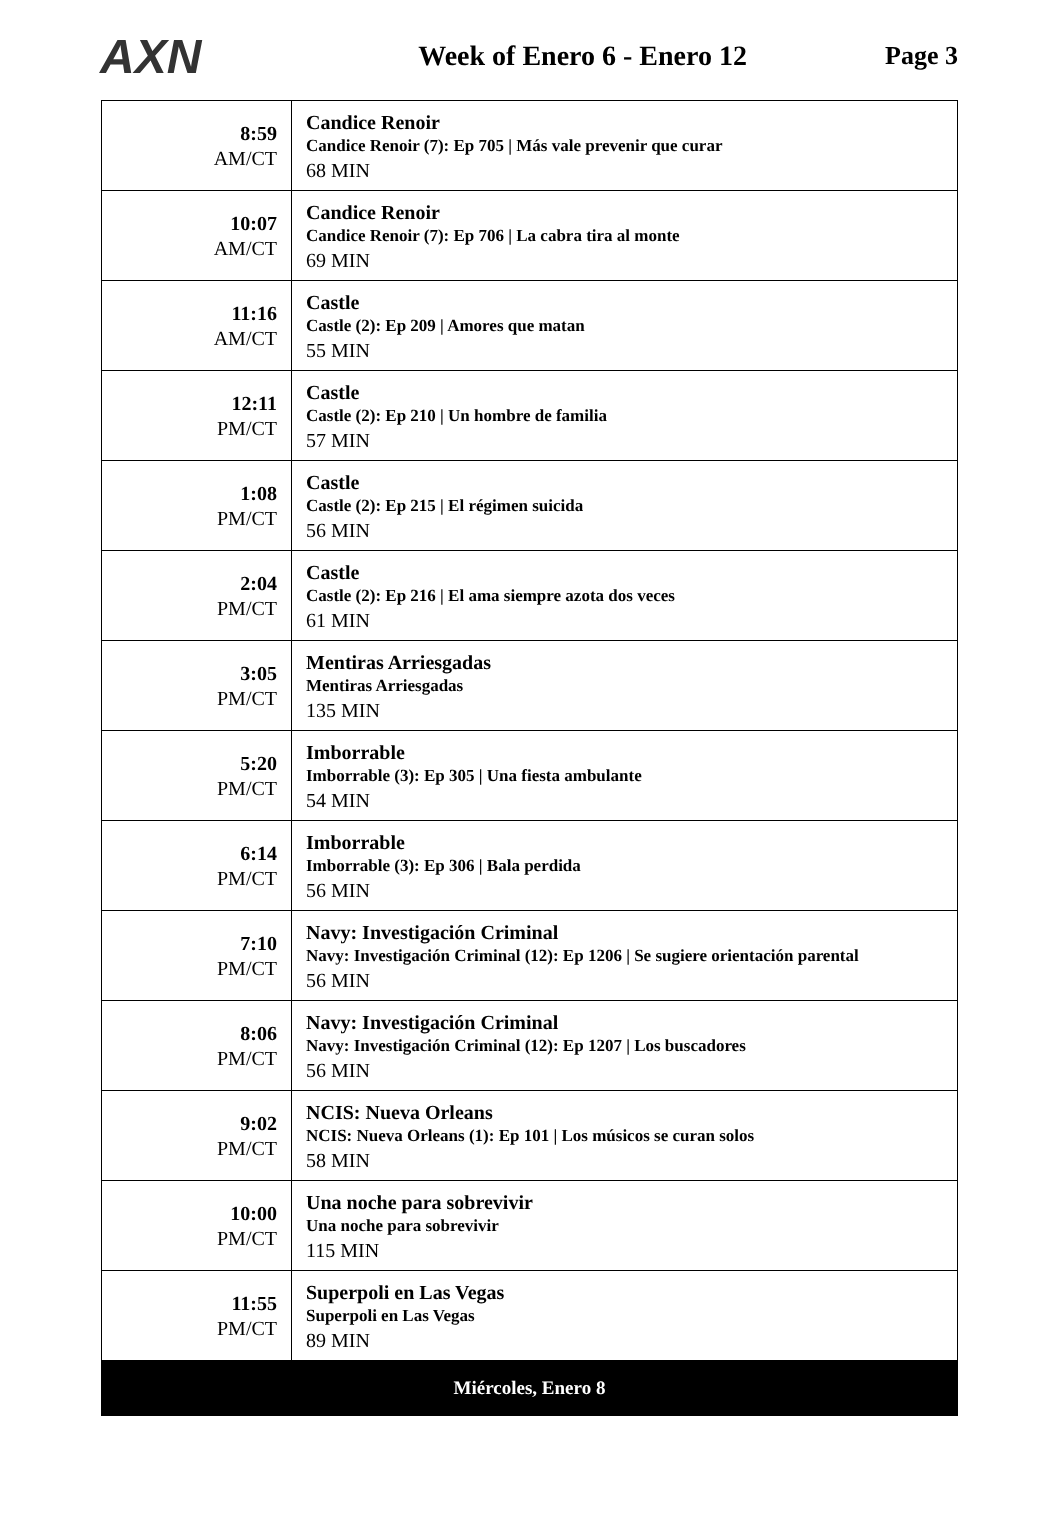AXN
Week of Enero 6 - Enero 12 Page 3
| 8:59 AM/CT | Candice Renoir Candice Renoir (7): Ep 705 / Más vale prevenir que curar 68 MIN |
| 10:07 AM/CT | Candice Renoir Candice Renoir (7): Ep 706 / La cabra tira al monte 69 MIN |
| 11:16 AM/CT | Castle Castle (2): Ep 209 / Amores que matan 55 MIN |
| 12:11 PM/CT | Castle Castle (2): Ep 210 / Un hombre de familia 57 MIN |
| 1:08 PM/CT | Castle Castle (2): Ep 215 / El régimen suicida 56 MIN |
| 2:04 PM/CT | Castle Castle (2): Ep 216 / El ama siempre azota dos veces 61 MIN |
| 3:05 PM/CT | Mentiras Arriesgadas Mentiras Arriesgadas 135 MIN |
| 5:20 PM/CT | Imborrable Imborrable (3): Ep 305 / Una fiesta ambulante 54 MIN |
| 6:14 PM/CT | Imborrable Imborrable (3): Ep 306 / Bala perdida 56 MIN |
| 7:10 PM/CT | Navy: Investigación Criminal Navy: Investigación Criminal (12): Ep 1206 / Se sugiere orientación parental 56 MIN |
| 8:06 PM/CT | Navy: Investigación Criminal Navy: Investigación Criminal (12): Ep 1207 / Los buscadores 56 MIN |
| 9:02 PM/CT | NCIS: Nueva Orleans NCIS: Nueva Orleans (1): Ep 101 / Los músicos se curan solos 58 MIN |
| 10:00 PM/CT | Una noche para sobrevivir Una noche para sobrevivir 115 MIN |
| 11:55 PM/CT | Superpoli en Las Vegas Superpoli en Las Vegas 89 MIN |
| Miércoles, Enero 8 | |